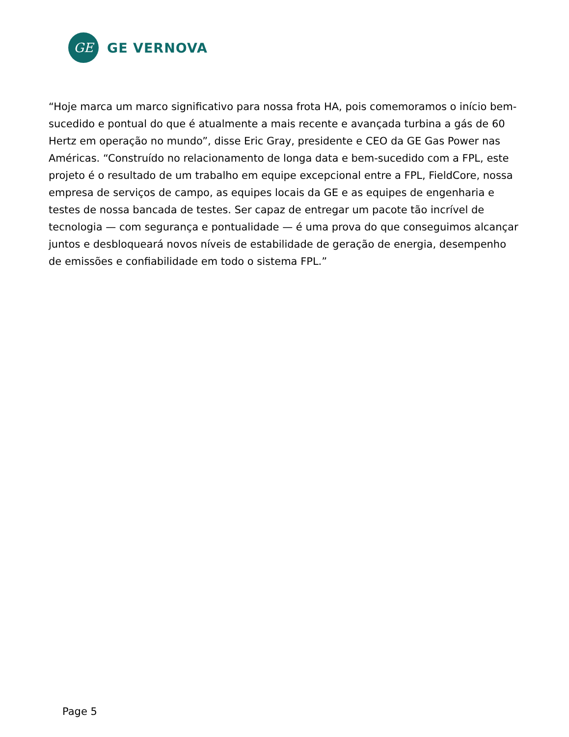GE
GE VERNOVA
“Hoje marca um marco significativo para nossa frota HA, pois comemoramos o início bem-sucedido e pontual do que é atualmente a mais recente e avançada turbina a gás de 60 Hertz em operação no mundo”, disse Eric Gray, presidente e CEO da GE Gas Power nas Américas. “Construído no relacionamento de longa data e bem-sucedido com a FPL, este projeto é o resultado de um trabalho em equipe excepcional entre a FPL, FieldCore, nossa empresa de serviços de campo, as equipes locais da GE e as equipes de engenharia e testes de nossa bancada de testes. Ser capaz de entregar um pacote tão incrível de tecnologia — com segurança e pontualidade — é uma prova do que conseguimos alcançar juntos e desbloqueará novos níveis de estabilidade de geração de energia, desempenho de emissões e confiabilidade em todo o sistema FPL.”
Page 5